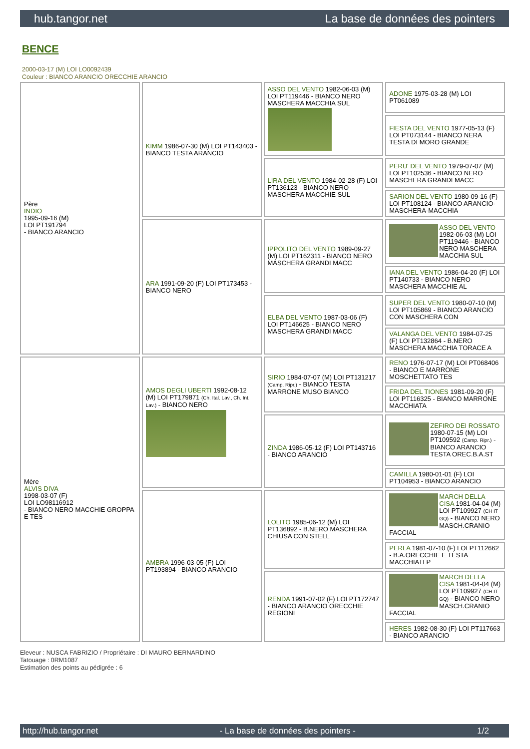hub.tangor.net La base de données des pointers
BENCE
2000-03-17 (M) LOI LO0092439
Couleur : BIANCO ARANCIO ORECCHIE ARANCIO
| Père INDIO 1995-09-16 (M) LOI PT191794 - BIANCO ARANCIO | KIMM 1986-07-30 (M) LOI PT143403 - BIANCO TESTA ARANCIO | ASSO DEL VENTO 1982-06-03 (M) LOI PT119446 - BIANCO NERO MASCHERA MACCHIA SUL | ADONE 1975-03-28 (M) LOI PT061089 |
| | | | FIESTA DEL VENTO 1977-05-13 (F) LOI PT073144 - BIANCO NERA TESTA DI MORO GRANDE |
| | | LIRA DEL VENTO 1984-02-28 (F) LOI PT136123 - BIANCO NERO MASCHERA MACCHIE SUL | PERU' DEL VENTO 1979-07-07 (M) LOI PT102536 - BIANCO NERO MASCHERA GRANDI MACC |
| | | | SARION DEL VENTO 1980-09-16 (F) LOI PT108124 - BIANCO ARANCIO-MASCHERA-MACCHIA |
| | ARA 1991-09-20 (F) LOI PT173453 - BIANCO NERO | IPPOLITO DEL VENTO 1989-09-27 (M) LOI PT162311 - BIANCO NERO MASCHERA GRANDI MACC | ASSO DEL VENTO 1982-06-03 (M) LOI PT119446 - BIANCO NERO MASCHERA MACCHIA SUL |
| | | | IANA DEL VENTO 1986-04-20 (F) LOI PT140733 - BIANCO NERO MASCHERA MACCHIE AL |
| | | ELBA DEL VENTO 1987-03-06 (F) LOI PT146625 - BIANCO NERO MASCHERA GRANDI MACC | SUPER DEL VENTO 1980-07-10 (M) LOI PT105869 - BIANCO ARANCIO CON MASCHERA CON |
| | | | VALANGA DEL VENTO 1984-07-25 (F) LOI PT132864 - B.NERO MASCHERA MACCHIA TORACE A |
| Mère ALVIS DIVA 1998-03-07 (F) LOI LO98116912 - BIANCO NERO MACCHIE GROPPA E TES | AMOS DEGLI UBERTI 1992-08-12 (M) LOI PT179871 (Ch. Ital. Lav., Ch. Int. Lav.) - BIANCO NERO | SIRIO 1984-07-07 (M) LOI PT131217 (Camp. Ripr.) - BIANCO TESTA MARRONE MUSO BIANCO | RENO 1976-07-17 (M) LOI PT068406 - BIANCO E MARRONE MOSCHETTATO TES |
| | | | FRIDA DEL TIONES 1981-09-20 (F) LOI PT116325 - BIANCO MARRONE MACCHIATA |
| | | ZINDA 1986-05-12 (F) LOI PT143716 - BIANCO ARANCIO | ZEFIRO DEI ROSSATO 1980-07-15 (M) LOI PT109592 (Camp. Ripr.) - BIANCO ARANCIO TESTA OREC.B.A.ST |
| | | | CAMILLA 1980-01-01 (F) LOI PT104953 - BIANCO ARANCIO |
| | AMBRA 1996-03-05 (F) LOI PT193894 - BIANCO ARANCIO | LOLITO 1985-06-12 (M) LOI PT136892 - B.NERO MASCHERA CHIUSA CON STELL | MARCH DELLA CISA 1981-04-04 (M) LOI PT109927 (CH IT GQ) - BIANCO NERO MASCH.CRANIO FACCIAL |
| | | | PERLA 1981-07-10 (F) LOI PT112662 - B.A.ORECCHIE E TESTA MACCHIATI P |
| | | RENDA 1991-07-02 (F) LOI PT172747 - BIANCO ARANCIO ORECCHIE REGIONI | MARCH DELLA CISA 1981-04-04 (M) LOI PT109927 (CH IT GQ) - BIANCO NERO MASCH.CRANIO FACCIAL |
| | | | HERES 1982-08-30 (F) LOI PT117663 - BIANCO ARANCIO |
Eleveur : NUSCA FABRIZIO / Propriétaire : DI MAURO BERNARDINO
Tatouage : 0RM1087
Estimation des points au pédigrée : 6
http://hub.tangor.net - La base de données des pointers - 1/2